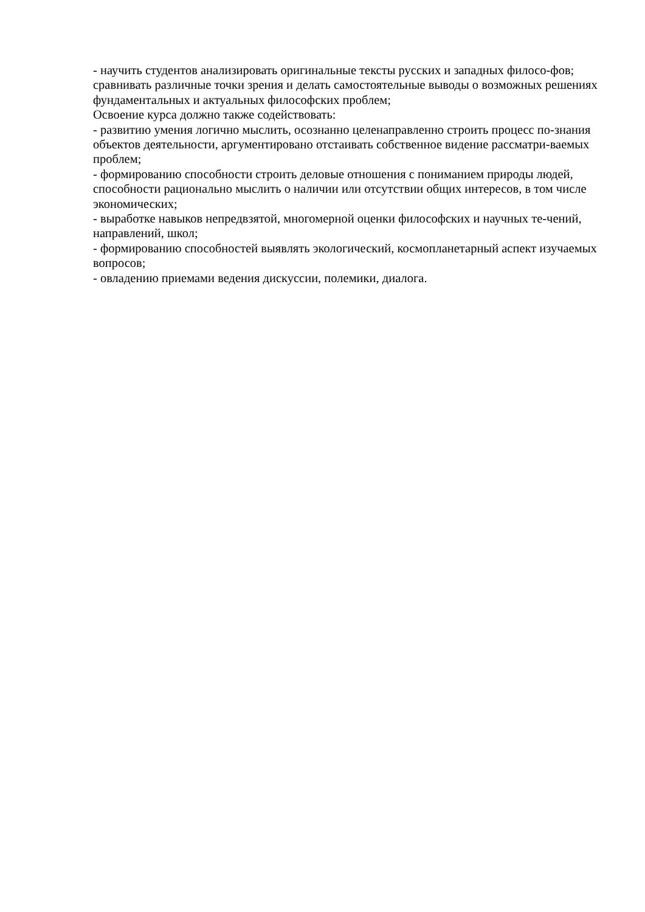- научить студентов анализировать оригинальные тексты русских и западных филосо-фов; сравнивать различные точки зрения и делать самостоятельные выводы о возможных решениях фундаментальных и актуальных философских проблем;
Освоение курса должно также содействовать:
- развитию умения логично мыслить, осознанно целенаправленно строить процесс по-знания объектов деятельности, аргументировано отстаивать собственное видение рассматри-ваемых проблем;
- формированию способности строить деловые отношения с пониманием природы людей, способности рационально мыслить о наличии или отсутствии общих интересов, в том числе экономических;
- выработке навыков непредвзятой, многомерной оценки философских и научных те-чений, направлений, школ;
- формированию способностей выявлять экологический, космопланетарный аспект изучаемых вопросов;
- овладению приемами ведения дискуссии, полемики, диалога.